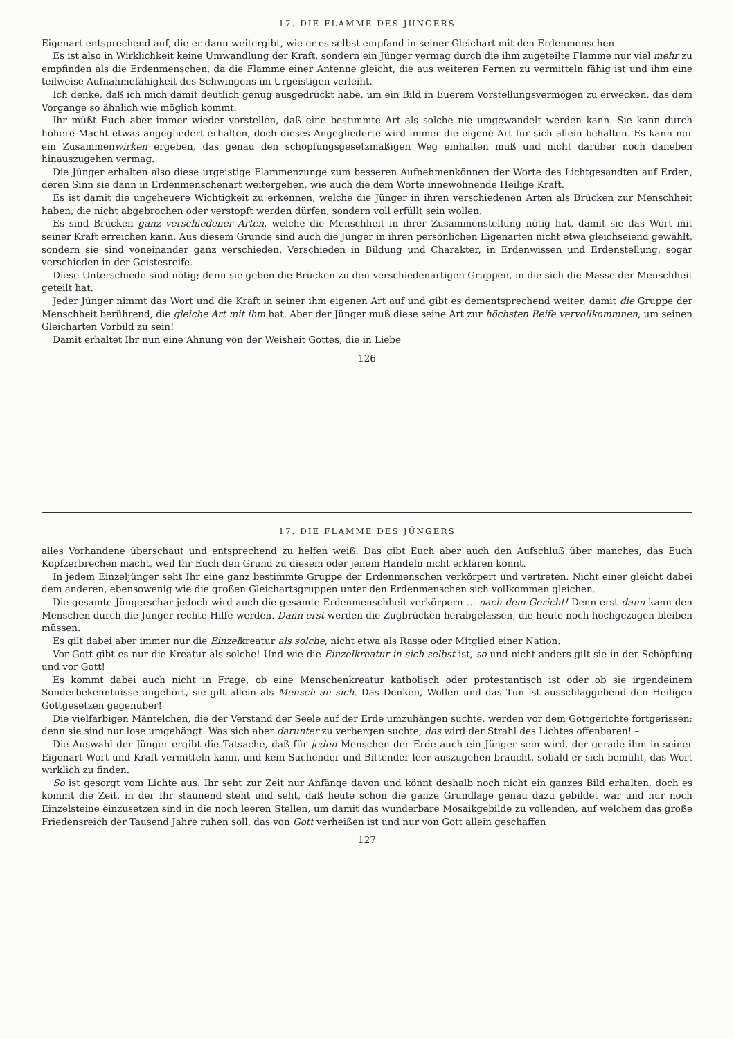17. DIE FLAMME DES JÜNGERS
Eigenart entsprechend auf, die er dann weitergibt, wie er es selbst empfand in seiner Gleichart mit den Erdenmenschen.
Es ist also in Wirklichkeit keine Umwandlung der Kraft, sondern ein Jünger vermag durch die ihm zugeteilte Flamme nur viel mehr zu empfinden als die Erdenmenschen, da die Flamme einer Antenne gleicht, die aus weiteren Fernen zu vermitteln fähig ist und ihm eine teilweise Aufnahmefähigkeit des Schwingens im Urgeistigen verleiht.
Ich denke, daß ich mich damit deutlich genug ausgedrückt habe, um ein Bild in Euerem Vorstellungsvermögen zu erwecken, das dem Vorgange so ähnlich wie möglich kommt.
Ihr müßt Euch aber immer wieder vorstellen, daß eine bestimmte Art als solche nie umgewandelt werden kann. Sie kann durch höhere Macht etwas angegliedert erhalten, doch dieses Angegliederte wird immer die eigene Art für sich allein behalten. Es kann nur ein Zusammenwirken ergeben, das genau den schöpfungsgesetzmäßigen Weg einhalten muß und nicht darüber noch daneben hinauszugehen vermag.
Die Jünger erhalten also diese urgeistige Flammenzunge zum besseren Aufnehmenkönnen der Worte des Lichtgesandten auf Erden, deren Sinn sie dann in Erdenmenschenart weitergeben, wie auch die dem Worte innewohnende Heilige Kraft.
Es ist damit die ungeheuere Wichtigkeit zu erkennen, welche die Jünger in ihren verschiedenen Arten als Brücken zur Menschheit haben, die nicht abgebrochen oder verstopft werden dürfen, sondern voll erfüllt sein wollen.
Es sind Brücken ganz verschiedener Arten, welche die Menschheit in ihrer Zusammenstellung nötig hat, damit sie das Wort mit seiner Kraft erreichen kann. Aus diesem Grunde sind auch die Jünger in ihren persönlichen Eigenarten nicht etwa gleichseiend gewählt, sondern sie sind voneinander ganz verschieden. Verschieden in Bildung und Charakter, in Erdenwissen und Erdenstellung, sogar verschieden in der Geistesreife.
Diese Unterschiede sind nötig; denn sie geben die Brücken zu den verschiedenartigen Gruppen, in die sich die Masse der Menschheit geteilt hat.
Jeder Jünger nimmt das Wort und die Kraft in seiner ihm eigenen Art auf und gibt es dementsprechend weiter, damit die Gruppe der Menschheit berührend, die gleiche Art mit ihm hat. Aber der Jünger muß diese seine Art zur höchsten Reife vervollkommnen, um seinen Gleicharten Vorbild zu sein!
Damit erhaltet Ihr nun eine Ahnung von der Weisheit Gottes, die in Liebe
126
17. DIE FLAMME DES JÜNGERS
alles Vorhandene überschaut und entsprechend zu helfen weiß. Das gibt Euch aber auch den Aufschluß über manches, das Euch Kopfzerbrechen macht, weil Ihr Euch den Grund zu diesem oder jenem Handeln nicht erklären könnt.
In jedem Einzeljünger seht Ihr eine ganz bestimmte Gruppe der Erdenmenschen verkörpert und vertreten. Nicht einer gleicht dabei dem anderen, ebensowenig wie die großen Gleichartsgruppen unter den Erdenmenschen sich vollkommen gleichen.
Die gesamte Jüngerschar jedoch wird auch die gesamte Erdenmenschheit verkörpern … nach dem Gericht! Denn erst dann kann den Menschen durch die Jünger rechte Hilfe werden. Dann erst werden die Zugbrücken herabgelassen, die heute noch hochgezogen bleiben müssen.
Es gilt dabei aber immer nur die Einzelkreatur als solche, nicht etwa als Rasse oder Mitglied einer Nation.
Vor Gott gibt es nur die Kreatur als solche! Und wie die Einzelkreatur in sich selbst ist, so und nicht anders gilt sie in der Schöpfung und vor Gott!
Es kommt dabei auch nicht in Frage, ob eine Menschenkreatur katholisch oder protestantisch ist oder ob sie irgendeinem Sonderbekenntnisse angehört, sie gilt allein als Mensch an sich. Das Denken, Wollen und das Tun ist ausschlaggebend den Heiligen Gottgesetzen gegenüber!
Die vielfarbigen Mäntelchen, die der Verstand der Seele auf der Erde umzuhängen suchte, werden vor dem Gottgerichte fortgerissen; denn sie sind nur lose umgehängt. Was sich aber darunter zu verbergen suchte, das wird der Strahl des Lichtes offenbaren! –
Die Auswahl der Jünger ergibt die Tatsache, daß für jeden Menschen der Erde auch ein Jünger sein wird, der gerade ihm in seiner Eigenart Wort und Kraft vermitteln kann, und kein Suchender und Bittender leer auszugehen braucht, sobald er sich bemüht, das Wort wirklich zu finden.
So ist gesorgt vom Lichte aus. Ihr seht zur Zeit nur Anfänge davon und könnt deshalb noch nicht ein ganzes Bild erhalten, doch es kommt die Zeit, in der Ihr staunend steht und seht, daß heute schon die ganze Grundlage genau dazu gebildet war und nur noch Einzelsteine einzusetzen sind in die noch leeren Stellen, um damit das wunderbare Mosaikgebilde zu vollenden, auf welchem das große Friedensreich der Tausend Jahre ruhen soll, das von Gott verheißen ist und nur von Gott allein geschaffen
127